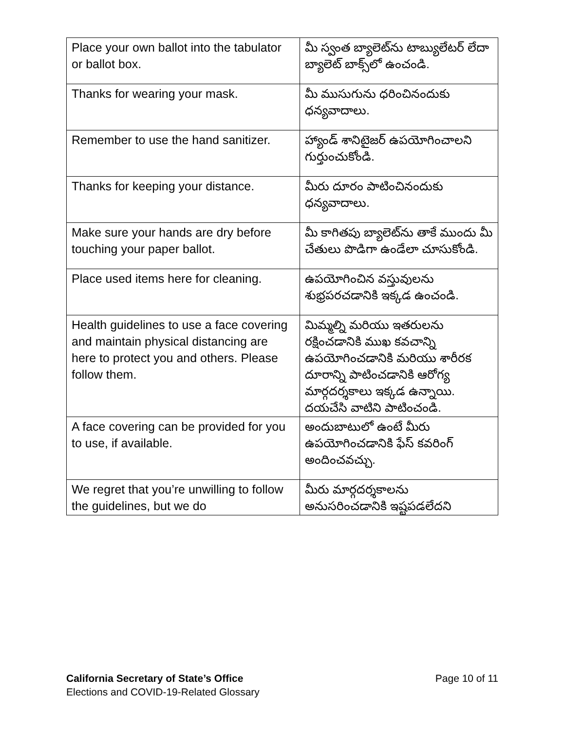| Place your own ballot into the tabulator or ballot box. | మీ స్వంత బ్యాలెట్‌ను టాబ్యులేటర్ లేదా బ్యాలెట్ బాక్స్‌లో ఉంచండి. |
| Thanks for wearing your mask. | మీ ముసుగును ధరించినందుకు ధన్యవాదాలు. |
| Remember to use the hand sanitizer. | హ్యాండ్ శానిటైజర్ ఉపయోగించాలని గుర్తుంచుకోండి. |
| Thanks for keeping your distance. | మీరు దూరం పాటించినందుకు ధన్యవాదాలు. |
| Make sure your hands are dry before touching your paper ballot. | మీ కాగితపు బ్యాలెట్‌ను తాకే ముందు మీ చేతులు పొడిగా ఉండేలా చూసుకోండి. |
| Place used items here for cleaning. | ఉపయోగించిన వస్తువులను శుభ్రపరచడానికి ఇక్కడ ఉంచండి. |
| Health guidelines to use a face covering and maintain physical distancing are here to protect you and others. Please follow them. | మిమ్మల్ని మరియు ఇతరులను రక్షించడానికి ముఖ కవచాన్ని ఉపయోగించడానికి మరియు శారీరక దూరాన్ని పాటించడానికి ఆరోగ్య మార్గదర్శకాలు ఇక్కడ ఉన్నాయి. దయచేసి వాటిని పాటించండి. |
| A face covering can be provided for you to use, if available. | అందుబాటులో ఉంటే మీరు ఉపయోగించడానికి ఫేస్ కవరింగ్ అందించవచ్చు. |
| We regret that you’re unwilling to follow the guidelines, but we do | మీరు మార్గదర్శకాలను అనుసరించడానికి ఇష్టపడలేదని |
California Secretary of State’s Office
Elections and COVID-19-Related Glossary
Page 10 of 11